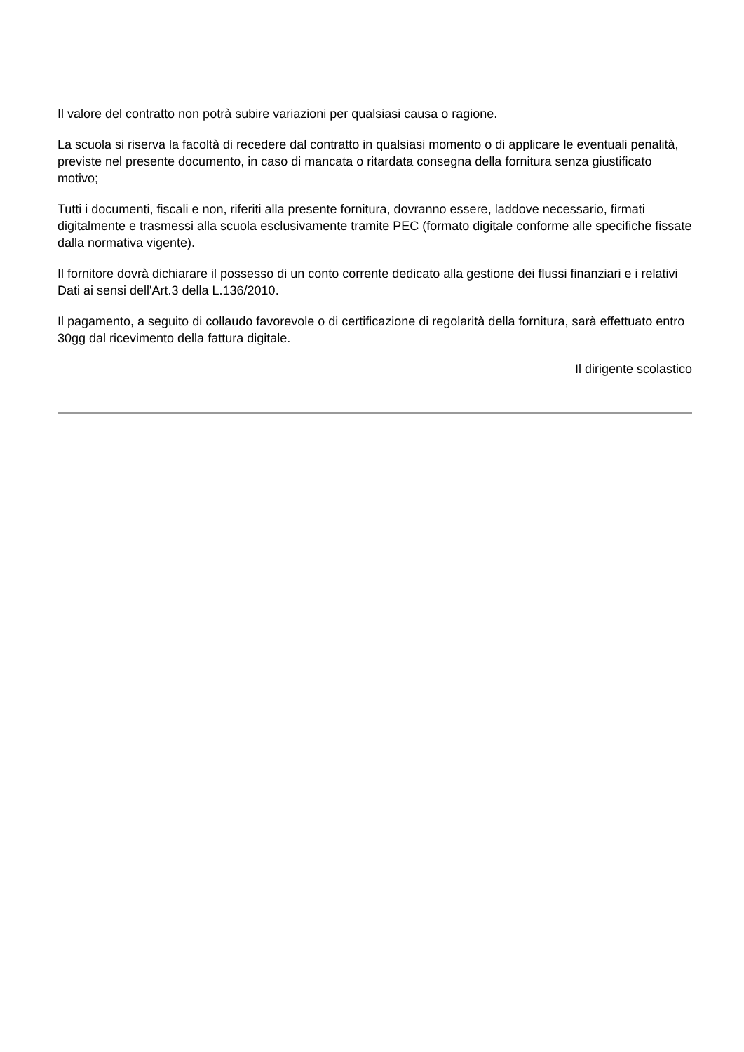Il valore del contratto non potrà subire variazioni per qualsiasi causa o ragione.
La scuola si riserva la facoltà di recedere dal contratto in qualsiasi momento o di applicare le eventuali penalità, previste nel presente documento, in caso di mancata o ritardata consegna della fornitura senza giustificato motivo;
Tutti i documenti, fiscali e non, riferiti alla presente fornitura, dovranno essere, laddove necessario, firmati digitalmente e trasmessi alla scuola esclusivamente tramite PEC (formato digitale conforme alle specifiche fissate dalla normativa vigente).
Il fornitore dovrà dichiarare il possesso di un conto corrente dedicato alla gestione dei flussi finanziari e i relativi Dati ai sensi dell'Art.3 della L.136/2010.
Il pagamento, a seguito di collaudo favorevole o di certificazione di regolarità della fornitura, sarà effettuato entro 30gg dal ricevimento della fattura digitale.
Il dirigente scolastico